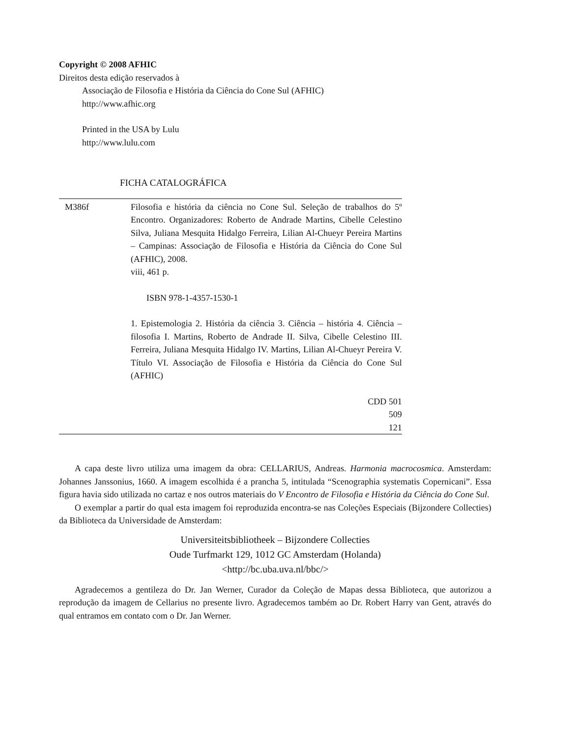Copyright © 2008 AFHIC
Direitos desta edição reservados à
Associação de Filosofia e História da Ciência do Cone Sul (AFHIC)
http://www.afhic.org
Printed in the USA by Lulu
http://www.lulu.com
FICHA CATALOGRÁFICA
M386f Filosofia e história da ciência no Cone Sul. Seleção de trabalhos do 5º Encontro. Organizadores: Roberto de Andrade Martins, Cibelle Celestino Silva, Juliana Mesquita Hidalgo Ferreira, Lilian Al-Chueyr Pereira Martins – Campinas: Associação de Filosofia e História da Ciência do Cone Sul (AFHIC), 2008.
viii, 461 p.
ISBN 978-1-4357-1530-1
1. Epistemologia 2. História da ciência 3. Ciência – história 4. Ciência – filosofia I. Martins, Roberto de Andrade II. Silva, Cibelle Celestino III. Ferreira, Juliana Mesquita Hidalgo IV. Martins, Lilian Al-Chueyr Pereira V. Título VI. Associação de Filosofia e História da Ciência do Cone Sul (AFHIC)
CDD 501
509
121
A capa deste livro utiliza uma imagem da obra: CELLARIUS, Andreas. Harmonia macrocosmica. Amsterdam: Johannes Janssonius, 1660. A imagem escolhida é a prancha 5, intitulada “Scenographia systematis Copernicani”. Essa figura havia sido utilizada no cartaz e nos outros materiais do V Encontro de Filosofia e História da Ciência do Cone Sul.
O exemplar a partir do qual esta imagem foi reproduzida encontra-se nas Coleções Especiais (Bijzondere Collecties) da Biblioteca da Universidade de Amsterdam:
Universiteitsbibliotheek – Bijzondere Collecties
Oude Turfmarkt 129, 1012 GC Amsterdam (Holanda)
<http://bc.uba.uva.nl/bbc/>
Agradecemos a gentileza do Dr. Jan Werner, Curador da Coleção de Mapas dessa Biblioteca, que autorizou a reprodução da imagem de Cellarius no presente livro. Agradecemos também ao Dr. Robert Harry van Gent, através do qual entramos em contato com o Dr. Jan Werner.